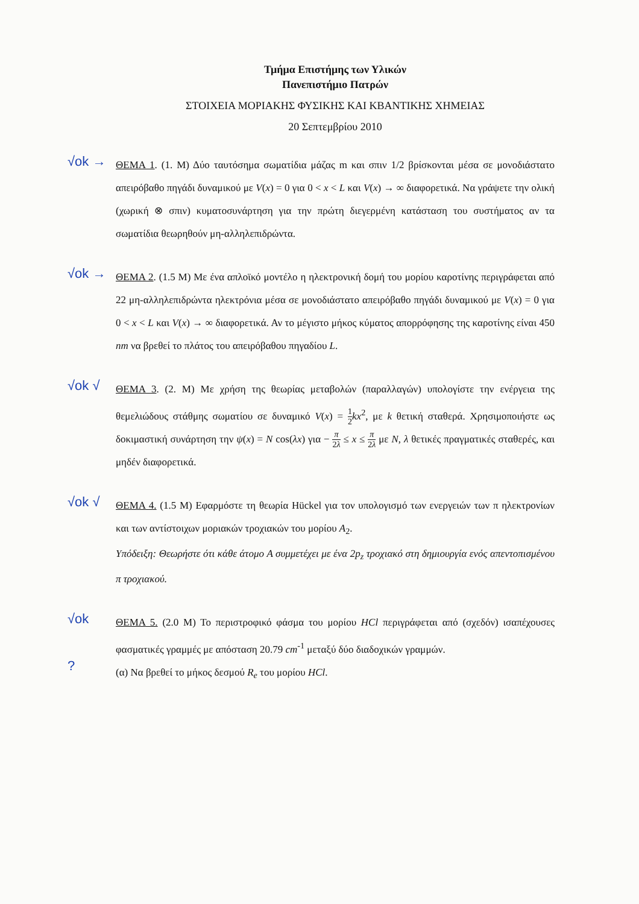Τμήμα Επιστήμης των Υλικών
Πανεπιστήμιο Πατρών
ΣΤΟΙΧΕΙΑ ΜΟΡΙΑΚΗΣ ΦΥΣΙΚΗΣ ΚΑΙ ΚΒΑΝΤΙΚΗΣ ΧΗΜΕΙΑΣ
20 Σεπτεμβρίου 2010
√ok →
ΘΕΜΑ 1. (1. Μ) Δύο ταυτόσημα σωματίδια μάζας m και σπιν 1/2 βρίσκονται μέσα σε μονοδιάστατο απειρόβαθο πηγάδι δυναμικού με V(x) = 0 για 0 < x < L και V(x) → ∞ διαφορετικά. Να γράψετε την ολική (χωρική ⊗ σπιν) κυματοσυνάρτηση για την πρώτη διεγερμένη κατάσταση του συστήματος αν τα σωματίδια θεωρηθούν μη-αλληλεπιδρώντα.
√ok →
ΘΕΜΑ 2. (1.5 Μ) Με ένα απλοϊκό μοντέλο η ηλεκτρονική δομή του μορίου καροτίνης περιγράφεται από 22 μη-αλληλεπιδρώντα ηλεκτρόνια μέσα σε μονοδιάστατο απειρόβαθο πηγάδι δυναμικού με V(x) = 0 για 0 < x < L και V(x) → ∞ διαφορετικά. Αν το μέγιστο μήκος κύματος απορρόφησης της καροτίνης είναι 450 nm να βρεθεί το πλάτος του απειρόβαθου πηγαδίου L.
√ok √
ΘΕΜΑ 3. (2. Μ) Με χρήση της θεωρίας μεταβολών (παραλλαγών) υπολογίστε την ενέργεια της θεμελιώδους στάθμης σωματίου σε δυναμικό V(x) = 1 2 kx<sup>2</sup>, με k θετική σταθερά. Χρησιμοποιήστε ως δοκιμαστική συνάρτηση την ψ(x) = N cos(λx) για − π 2λ ≤ x ≤ π 2λ με N, λ θετικές πραγματικές σταθερές, και μηδέν διαφορετικά.
√ok √
ΘΕΜΑ 4. (1.5 Μ) Εφαρμόστε τη θεωρία Hückel για τον υπολογισμό των ενεργειών των π ηλεκτρονίων και των αντίστοιχων μοριακών τροχιακών του μορίου A<sub>2</sub>.
Υπόδειξη: Θεωρήστε ότι κάθε άτομο A συμμετέχει με ένα 2p<sub>z</sub> τροχιακό στη δημιουργία ενός απεντοπισμένου π τροχιακού.
√ok
?
ΘΕΜΑ 5. (2.0 Μ) Το περιστροφικό φάσμα του μορίου HCl περιγράφεται από (σχεδόν) ισαπέχουσες φασματικές γραμμές με απόσταση 20.79 cm<sup>-1</sup> μεταξύ δύο διαδοχικών γραμμών.
(α) Να βρεθεί το μήκος δεσμού R<sub>e</sub> του μορίου HCl.